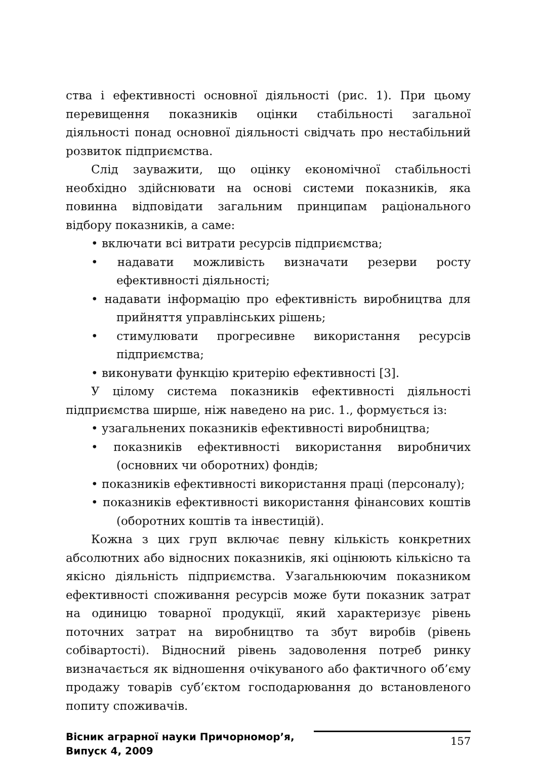ства і ефективності основної діяльності (рис. 1). При цьому перевищення показників оцінки стабільності загальної діяльності понад основної діяльності свідчать про нестабільний розвиток підприємства.
Слід зауважити, що оцінку економічної стабільності необхідно здійснювати на основі системи показників, яка повинна відповідати загальним принципам раціонального відбору показників, а саме:
• включати всі витрати ресурсів підприємства;
• надавати можливість визначати резерви росту ефективності діяльності;
• надавати інформацію про ефективність виробництва для прийняття управлінських рішень;
• стимулювати прогресивне використання ресурсів підприємства;
• виконувати функцію критерію ефективності [3].
У цілому система показників ефективності діяльності підприємства ширше, ніж наведено на рис. 1., формується із:
• узагальнених показників ефективності виробництва;
• показників ефективності використання виробничих (основних чи оборотних) фондів;
• показників ефективності використання праці (персоналу);
• показників ефективності використання фінансових коштів (оборотних коштів та інвестицій).
Кожна з цих груп включає певну кількість конкретних абсолютних або відносних показників, які оцінюють кількісно та якісно діяльність підприємства. Узагальнюючим показником ефективності споживання ресурсів може бути показник затрат на одиницю товарної продукції, який характеризує рівень поточних затрат на виробництво та збут виробів (рівень собівартості). Відносний рівень задоволення потреб ринку визначається як відношення очікуваного або фактичного об’єму продажу товарів суб’єктом господарювання до встановленого попиту споживачів.
Вісник аграрної науки Причорномор’я,
Випуск 4, 2009
157